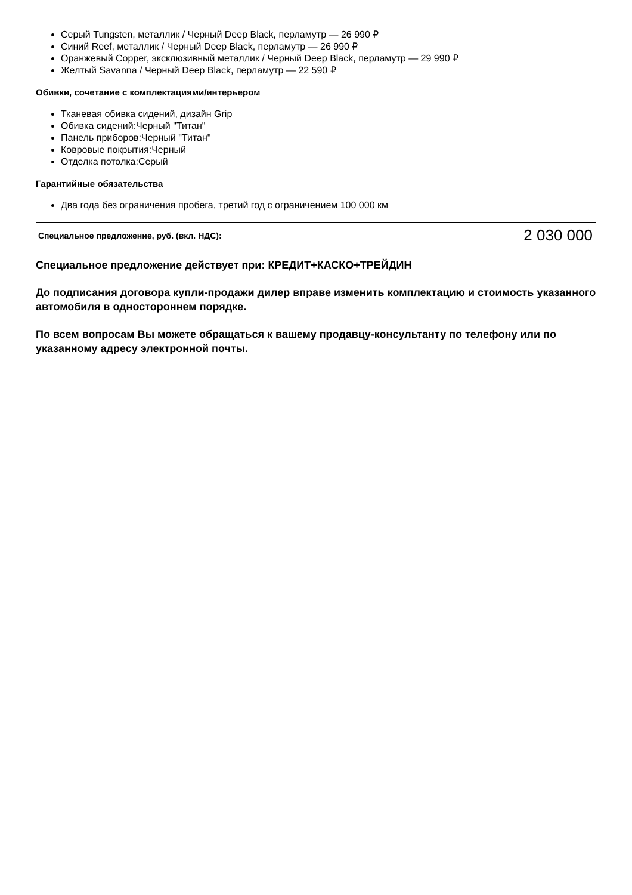Серый Tungsten, металлик / Черный Deep Black, перламутр — 26 990 ₽
Синий Reef, металлик / Черный Deep Black, перламутр — 26 990 ₽
Оранжевый Copper, эксклюзивный металлик / Черный Deep Black, перламутр — 29 990 ₽
Желтый Savanna / Черный Deep Black, перламутр — 22 590 ₽
Обивки, сочетание с комплектациями/интерьером
Тканевая обивка сидений, дизайн Grip
Обивка сидений:Черный "Титан"
Панель приборов:Черный "Титан"
Ковровые покрытия:Черный
Отделка потолка:Серый
Гарантийные обязательства
Два года без ограничения пробега, третий год с ограничением 100 000 км
Специальное предложение, руб. (вкл. НДС): 2 030 000
Специальное предложение действует при: КРЕДИТ+КАСКО+ТРЕЙДИН
До подписания договора купли-продажи дилер вправе изменить комплектацию и стоимость указанного автомобиля в одностороннем порядке.
По всем вопросам Вы можете обращаться к вашему продавцу-консультанту по телефону или по указанному адресу электронной почты.